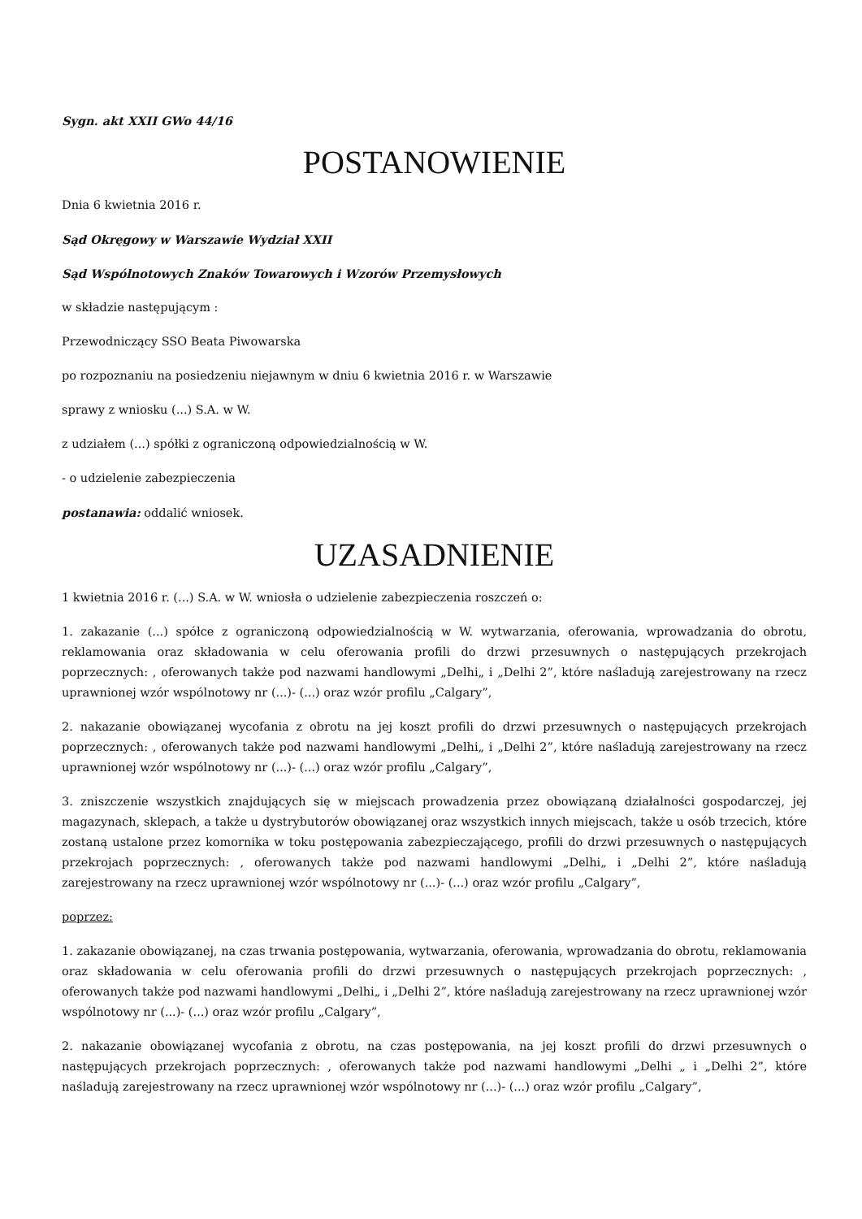Sygn. akt XXII GWo 44/16
POSTANOWIENIE
Dnia 6 kwietnia 2016 r.
Sąd Okręgowy w Warszawie Wydział XXII
Sąd Wspólnotowych Znaków Towarowych i Wzorów Przemysłowych
w składzie następującym :
Przewodniczący SSO Beata Piwowarska
po rozpoznaniu na posiedzeniu niejawnym w dniu 6 kwietnia 2016 r. w Warszawie
sprawy z wniosku (...) S.A. w W.
z udziałem (...) spółki z ograniczoną odpowiedzialnością w W.
- o udzielenie zabezpieczenia
postanawia: oddalić wniosek.
UZASADNIENIE
1 kwietnia 2016 r. (...) S.A. w W. wniosła o udzielenie zabezpieczenia roszczeń o:
1. zakazanie (...) spółce z ograniczoną odpowiedzialnością w W. wytwarzania, oferowania, wprowadzania do obrotu, reklamowania oraz składowania w celu oferowania profili do drzwi przesuwnych o następujących przekrojach poprzecznych: , oferowanych także pod nazwami handlowymi „Delhi„ i „Delhi 2”, które naśladują zarejestrowany na rzecz uprawnionej wzór wspólnotowy nr (...)- (...) oraz wzór profilu „Calgary”,
2. nakazanie obowiązanej wycofania z obrotu na jej koszt profili do drzwi przesuwnych o następujących przekrojach poprzecznych: , oferowanych także pod nazwami handlowymi „Delhi„ i „Delhi 2”, które naśladują zarejestrowany na rzecz uprawnionej wzór wspólnotowy nr (...)- (...) oraz wzór profilu „Calgary”,
3. zniszczenie wszystkich znajdujących się w miejscach prowadzenia przez obowiązaną działalności gospodarczej, jej magazynach, sklepach, a także u dystrybutorów obowiązanej oraz wszystkich innych miejscach, także u osób trzecich, które zostaną ustalone przez komornika w toku postępowania zabezpieczającego, profili do drzwi przesuwnych o następujących przekrojach poprzecznych: , oferowanych także pod nazwami handlowymi „Delhi„ i „Delhi 2”, które naśladują zarejestrowany na rzecz uprawnionej wzór wspólnotowy nr (...)- (...) oraz wzór profilu „Calgary”,
poprzez:
1. zakazanie obowiązanej, na czas trwania postępowania, wytwarzania, oferowania, wprowadzania do obrotu, reklamowania oraz składowania w celu oferowania profili do drzwi przesuwnych o następujących przekrojach poprzecznych: , oferowanych także pod nazwami handlowymi „Delhi„ i „Delhi 2”, które naśladują zarejestrowany na rzecz uprawnionej wzór wspólnotowy nr (...)- (...) oraz wzór profilu „Calgary”,
2. nakazanie obowiązanej wycofania z obrotu, na czas postępowania, na jej koszt profili do drzwi przesuwnych o następujących przekrojach poprzecznych: , oferowanych także pod nazwami handlowymi „Delhi „ i „Delhi 2”, które naśladują zarejestrowany na rzecz uprawnionej wzór wspólnotowy nr (...)- (...) oraz wzór profilu „Calgary”,